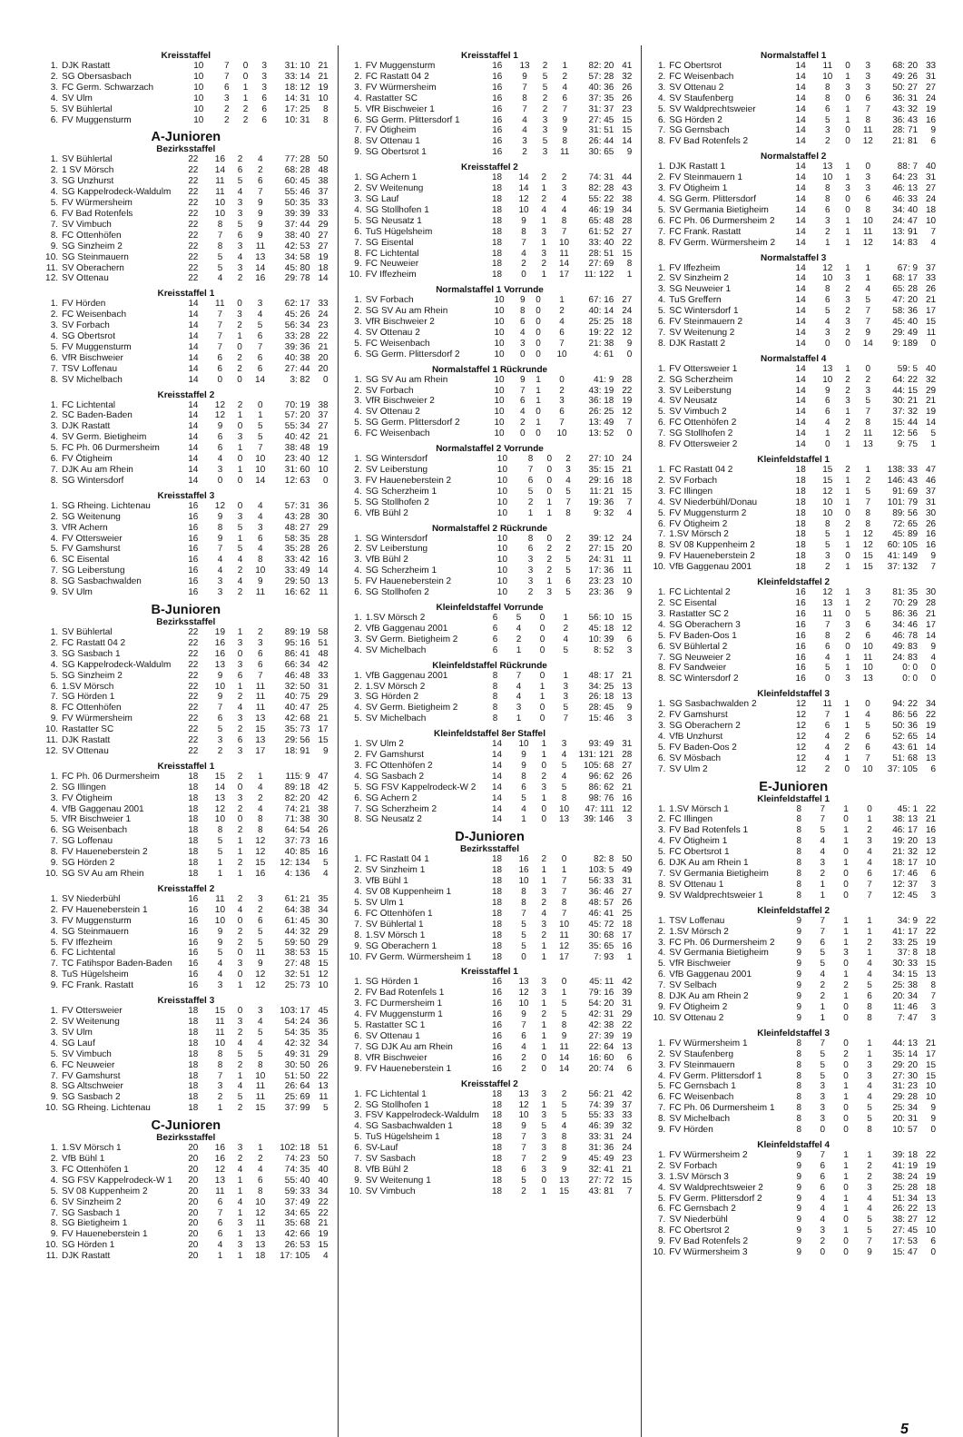Kreisstaffel
| 1. | DJK Rastatt | 10 | 7 | 0 | 3 | 31: 10 | 21 |
| 2. | SG Obersasbach | 10 | 7 | 0 | 3 | 33: 14 | 21 |
| 3. | FC Germ. Schwarzach | 10 | 6 | 1 | 3 | 18: 12 | 19 |
| 4. | SV Ulm | 10 | 3 | 1 | 6 | 14: 31 | 10 |
| 5. | SV Bühlertal | 10 | 2 | 2 | 6 | 17: 25 | 8 |
| 6. | FV Muggensturm | 10 | 2 | 2 | 6 | 10: 31 | 8 |
A-Junioren
Bezirksstaffel
| 1. | SV Bühlertal | 22 | 16 | 2 | 4 | 77: 28 | 50 |
| 2. | 1 SV Mörsch | 22 | 14 | 6 | 2 | 68: 28 | 48 |
| 3. | SG Unzhurst | 22 | 11 | 5 | 6 | 60: 45 | 38 |
| 4. | SG Kappelrodeck-Waldulm | 22 | 11 | 4 | 7 | 55: 46 | 37 |
| 5. | FV Würmersheim | 22 | 10 | 3 | 9 | 50: 35 | 33 |
| 6. | FV Bad Rotenfels | 22 | 10 | 3 | 9 | 39: 39 | 33 |
| 7. | SV Vimbuch | 22 | 8 | 5 | 9 | 37: 44 | 29 |
| 8. | FC Ottenhöfen | 22 | 7 | 6 | 9 | 38: 40 | 27 |
| 9. | SG Sinzheim 2 | 22 | 8 | 3 | 11 | 42: 53 | 27 |
| 10. | SG Steinmauern | 22 | 5 | 4 | 13 | 34: 58 | 19 |
| 11. | SV Oberachern | 22 | 5 | 3 | 14 | 45: 80 | 18 |
| 12. | SV Ottenau | 22 | 4 | 2 | 16 | 29: 78 | 14 |
Kreisstaffel 1
| 1. | FV Hörden | 14 | 11 | 0 | 3 | 62: 17 | 33 |
| 2. | FC Weisenbach | 14 | 7 | 3 | 4 | 45: 26 | 24 |
| 3. | SV Forbach | 14 | 7 | 2 | 5 | 56: 34 | 23 |
| 4. | SG Obertsrot | 14 | 7 | 1 | 6 | 33: 28 | 22 |
| 5. | FV Muggensturm | 14 | 7 | 0 | 7 | 39: 36 | 21 |
| 6. | VfR Bischweier | 14 | 6 | 2 | 6 | 40: 38 | 20 |
| 7. | TSV Loffenau | 14 | 6 | 2 | 6 | 27: 44 | 20 |
| 8. | SV Michelbach | 14 | 0 | 0 | 14 | 3: 82 | 0 |
Kreisstaffel 2
| 1. | FC Lichtental | 14 | 12 | 2 | 0 | 70: 19 | 38 |
| 2. | SC Baden-Baden | 14 | 12 | 1 | 1 | 57: 20 | 37 |
| 3. | DJK Rastatt | 14 | 9 | 0 | 5 | 55: 34 | 27 |
| 4. | SV Germ. Bietigheim | 14 | 6 | 3 | 5 | 40: 42 | 21 |
| 5. | FC Ph. 06 Durmersheim | 14 | 6 | 1 | 7 | 38: 48 | 19 |
| 6. | FV Ötigheim | 14 | 4 | 0 | 10 | 23: 40 | 12 |
| 7. | DJK Au am Rhein | 14 | 3 | 1 | 10 | 31: 60 | 10 |
| 8. | SG Wintersdorf | 14 | 0 | 0 | 14 | 12: 63 | 0 |
Kreisstaffel 3
| 1. | SG Rheing. Lichtenau | 16 | 12 | 0 | 4 | 57: 31 | 36 |
| 2. | SG Weitenung | 16 | 9 | 3 | 4 | 43: 28 | 30 |
| 3. | VfR Achern | 16 | 8 | 5 | 3 | 48: 27 | 29 |
| 4. | FV Ottersweier | 16 | 9 | 1 | 6 | 58: 35 | 28 |
| 5. | FV Gamshurst | 16 | 7 | 5 | 4 | 35: 28 | 26 |
| 6. | SC Eisental | 16 | 4 | 4 | 8 | 33: 42 | 16 |
| 7. | SG Leiberstung | 16 | 4 | 2 | 10 | 33: 49 | 14 |
| 8. | SG Sasbachwalden | 16 | 3 | 4 | 9 | 29: 50 | 13 |
| 9. | SV Ulm | 16 | 3 | 2 | 11 | 16: 62 | 11 |
B-Junioren
Bezirksstaffel
| 1. | SV Bühlertal | 22 | 19 | 1 | 2 | 89: 19 | 58 |
| 2. | FC Rastatt 04 2 | 22 | 16 | 3 | 3 | 95: 16 | 51 |
| 3. | SG Sasbach 1 | 22 | 16 | 0 | 6 | 86: 41 | 48 |
| 4. | SG Kappelrodeck-Waldulm | 22 | 13 | 3 | 6 | 66: 34 | 42 |
| 5. | SG Sinzheim 2 | 22 | 9 | 6 | 7 | 46: 48 | 33 |
| 6. | 1.SV Mörsch | 22 | 10 | 1 | 11 | 32: 50 | 31 |
| 7. | SG Hörden 1 | 22 | 9 | 2 | 11 | 40: 75 | 29 |
| 8. | FC Ottenhöfen | 22 | 7 | 4 | 11 | 40: 47 | 25 |
| 9. | FV Würmersheim | 22 | 6 | 3 | 13 | 42: 68 | 21 |
| 10. | Rastatter SC | 22 | 5 | 2 | 15 | 35: 73 | 17 |
| 11. | DJK Rastatt | 22 | 3 | 6 | 13 | 29: 56 | 15 |
| 12. | SV Ottenau | 22 | 2 | 3 | 17 | 18: 91 | 9 |
Kreisstaffel 1
| 1. | FC Ph. 06 Durmersheim | 18 | 15 | 2 | 1 | 115: 9 | 47 |
| 2. | SG Illingen | 18 | 14 | 0 | 4 | 89: 18 | 42 |
| 3. | FV Ötigheim | 18 | 13 | 3 | 2 | 82: 20 | 42 |
| 4. | VfB Gaggenau 2001 | 18 | 12 | 2 | 4 | 74: 21 | 38 |
| 5. | VfR Bischweier 1 | 18 | 10 | 0 | 8 | 71: 38 | 30 |
| 6. | SG Weisenbach | 18 | 8 | 2 | 8 | 64: 54 | 26 |
| 7. | SG Loffenau | 18 | 5 | 1 | 12 | 37: 73 | 16 |
| 8. | FV Haueneberstein 2 | 18 | 5 | 1 | 12 | 40: 85 | 16 |
| 9. | SG Hörden 2 | 18 | 1 | 2 | 15 | 12: 134 | 5 |
| 10. | SG SV Au am Rhein | 18 | 1 | 1 | 16 | 4: 136 | 4 |
Kreisstaffel 2
| 1. | SV Niederbühl | 16 | 11 | 2 | 3 | 61: 21 | 35 |
| 2. | FV Haueneberstein 1 | 16 | 10 | 4 | 2 | 64: 38 | 34 |
| 3. | FV Muggensturm | 16 | 10 | 0 | 6 | 61: 45 | 30 |
| 4. | SG Steinmauern | 16 | 9 | 2 | 5 | 44: 32 | 29 |
| 5. | FV Iffezheim | 16 | 9 | 2 | 5 | 59: 50 | 29 |
| 6. | FC Lichtental | 16 | 5 | 0 | 11 | 38: 53 | 15 |
| 7. | TC Fatihspor Baden-Baden | 16 | 4 | 3 | 9 | 27: 48 | 15 |
| 8. | TuS Hügelsheim | 16 | 4 | 0 | 12 | 32: 51 | 12 |
| 9. | FC Frank. Rastatt | 16 | 3 | 1 | 12 | 25: 73 | 10 |
Kreisstaffel 3
| 1. | FV Ottersweier | 18 | 15 | 0 | 3 | 103: 17 | 45 |
| 2. | SV Weitenung | 18 | 11 | 3 | 4 | 54: 24 | 36 |
| 3. | SV Ulm | 18 | 11 | 2 | 5 | 54: 35 | 35 |
| 4. | SG Lauf | 18 | 10 | 4 | 4 | 42: 32 | 34 |
| 5. | SV Vimbuch | 18 | 8 | 5 | 5 | 49: 31 | 29 |
| 6. | FC Neuweier | 18 | 8 | 2 | 8 | 30: 50 | 26 |
| 7. | FV Gamshurst | 18 | 7 | 1 | 10 | 51: 50 | 22 |
| 8. | SG Altschweier | 18 | 3 | 4 | 11 | 26: 64 | 13 |
| 9. | SG Sasbach 2 | 18 | 2 | 5 | 11 | 25: 69 | 11 |
| 10. | SG Rheing. Lichtenau | 18 | 1 | 2 | 15 | 37: 99 | 5 |
C-Junioren
Bezirksstaffel
| 1. | 1.SV Mörsch 1 | 20 | 16 | 3 | 1 | 102: 18 | 51 |
| 2. | VfB Bühl 1 | 20 | 16 | 2 | 2 | 74: 23 | 50 |
| 3. | FC Ottenhöfen 1 | 20 | 12 | 4 | 4 | 74: 35 | 40 |
| 4. | SG FSV Kappelrodeck-W 1 | 20 | 13 | 1 | 6 | 55: 40 | 40 |
| 5. | SV 08 Kuppenheim 2 | 20 | 11 | 1 | 8 | 59: 33 | 34 |
| 6. | SV Sinzheim 2 | 20 | 6 | 4 | 10 | 37: 49 | 22 |
| 7. | SG Sasbach 1 | 20 | 7 | 1 | 12 | 34: 65 | 22 |
| 8. | SG Bietigheim 1 | 20 | 6 | 3 | 11 | 35: 68 | 21 |
| 9. | FV Haueneberstein 1 | 20 | 6 | 1 | 13 | 42: 66 | 19 |
| 10. | SG Hörden 1 | 20 | 4 | 3 | 13 | 26: 53 | 15 |
| 11. | DJK Rastatt | 20 | 1 | 1 | 18 | 17: 105 | 4 |
Kreisstaffel 1
| 1. | FV Muggensturm | 16 | 13 | 2 | 1 | 82: 20 | 41 |
| 2. | FC Rastatt 04 2 | 16 | 9 | 5 | 2 | 57: 28 | 32 |
| 3. | FV Würmersheim | 16 | 7 | 5 | 4 | 40: 36 | 26 |
| 4. | Rastatter SC | 16 | 8 | 2 | 6 | 37: 35 | 26 |
| 5. | VfR Bischweier 1 | 16 | 7 | 2 | 7 | 31: 37 | 23 |
| 6. | SG Germ. Plittersdorf 1 | 16 | 4 | 3 | 9 | 27: 45 | 15 |
| 7. | FV Ötigheim | 16 | 4 | 3 | 9 | 31: 51 | 15 |
| 8. | SV Ottenau 1 | 16 | 3 | 5 | 8 | 26: 44 | 14 |
| 9. | SG Obertsrot 1 | 16 | 2 | 3 | 11 | 30: 65 | 9 |
Kreisstaffel 2
| 1. | SG Achern 1 | 18 | 14 | 2 | 2 | 74: 31 | 44 |
| 2. | SV Weitenung | 18 | 14 | 1 | 3 | 82: 28 | 43 |
| 3. | SG Lauf | 18 | 12 | 2 | 4 | 55: 22 | 38 |
| 4. | SG Stollhofen 1 | 18 | 10 | 4 | 4 | 46: 19 | 34 |
| 5. | SG Neusatz 1 | 18 | 9 | 1 | 8 | 65: 48 | 28 |
| 6. | TuS Hügelsheim | 18 | 8 | 3 | 7 | 61: 52 | 27 |
| 7. | SG Eisental | 18 | 7 | 1 | 10 | 33: 40 | 22 |
| 8. | FC Lichtental | 18 | 4 | 3 | 11 | 28: 51 | 15 |
| 9. | FC Neuweier | 18 | 2 | 2 | 14 | 27: 69 | 8 |
| 10. | FV Iffezheim | 18 | 0 | 1 | 17 | 11: 122 | 1 |
Normalstaffel 1 Vorrunde
| 1. | SV Forbach | 10 | 9 | 0 | 1 | 67: 16 | 27 |
| 2. | SG SV Au am Rhein | 10 | 8 | 0 | 2 | 40: 14 | 24 |
| 3. | VfR Bischweier 2 | 10 | 6 | 0 | 4 | 25: 25 | 18 |
| 4. | SV Ottenau 2 | 10 | 4 | 0 | 6 | 19: 22 | 12 |
| 5. | FC Weisenbach | 10 | 3 | 0 | 7 | 21: 38 | 9 |
| 6. | SG Germ. Plittersdorf 2 | 10 | 0 | 0 | 10 | 4: 61 | 0 |
Normalstaffel 1 Rückrunde
| 1. | SG SV Au am Rhein | 10 | 9 | 1 | 0 | 41: 9 | 28 |
| 2. | SV Forbach | 10 | 7 | 1 | 2 | 43: 19 | 22 |
| 3. | VfR Bischweier 2 | 10 | 6 | 1 | 3 | 36: 18 | 19 |
| 4. | SV Ottenau 2 | 10 | 4 | 0 | 6 | 26: 25 | 12 |
| 5. | SG Germ. Plittersdorf 2 | 10 | 2 | 1 | 7 | 13: 49 | 7 |
| 6. | FC Weisenbach | 10 | 0 | 0 | 10 | 13: 52 | 0 |
Normalstaffel 2 Vorrunde
| 1. | SG Wintersdorf | 10 | 8 | 0 | 2 | 27: 10 | 24 |
| 2. | SV Leiberstung | 10 | 7 | 0 | 3 | 35: 15 | 21 |
| 3. | FV Haueneberstein 2 | 10 | 6 | 0 | 4 | 29: 16 | 18 |
| 4. | SG Scherzheim 1 | 10 | 5 | 0 | 5 | 11: 21 | 15 |
| 5. | SG Stollhofen 2 | 10 | 2 | 1 | 7 | 19: 36 | 7 |
| 6. | VfB Bühl 2 | 10 | 1 | 1 | 8 | 9: 32 | 4 |
Normalstaffel 2 Rückrunde
| 1. | SG Wintersdorf | 10 | 8 | 0 | 2 | 39: 12 | 24 |
| 2. | SV Leiberstung | 10 | 6 | 2 | 2 | 27: 15 | 20 |
| 3. | VfB Bühl 2 | 10 | 3 | 2 | 5 | 24: 31 | 11 |
| 4. | SG Scherzheim 1 | 10 | 3 | 2 | 5 | 17: 36 | 11 |
| 5. | FV Haueneberstein 2 | 10 | 3 | 1 | 6 | 23: 23 | 10 |
| 6. | SG Stollhofen 2 | 10 | 2 | 3 | 5 | 23: 36 | 9 |
Kleinfeldstaffel Vorrunde
| 1. | 1.SV Mörsch 2 | 6 | 5 | 0 | 1 | 56: 10 | 15 |
| 2. | VfB Gaggenau 2001 | 6 | 4 | 0 | 2 | 45: 18 | 12 |
| 3. | SV Germ. Bietigheim 2 | 6 | 2 | 0 | 4 | 10: 39 | 6 |
| 4. | SV Michelbach | 6 | 1 | 0 | 5 | 8: 52 | 3 |
Kleinfeldstaffel Rückrunde
| 1. | VfB Gaggenau 2001 | 8 | 7 | 0 | 1 | 48: 17 | 21 |
| 2. | 1.SV Mörsch 2 | 8 | 4 | 1 | 3 | 34: 25 | 13 |
| 3. | SG Hörden 2 | 8 | 4 | 1 | 3 | 26: 18 | 13 |
| 4. | SV Germ. Bietigheim 2 | 8 | 3 | 0 | 5 | 28: 45 | 9 |
| 5. | SV Michelbach | 8 | 1 | 0 | 7 | 15: 46 | 3 |
Kleinfeldstaffel 8er Staffel
| 1. | SV Ulm 2 | 14 | 10 | 1 | 3 | 93: 49 | 31 |
| 2. | FV Gamshurst | 14 | 9 | 1 | 4 | 131: 121 | 28 |
| 3. | FC Ottenhöfen 2 | 14 | 9 | 0 | 5 | 105: 68 | 27 |
| 4. | SG Sasbach 2 | 14 | 8 | 2 | 4 | 96: 62 | 26 |
| 5. | SG FSV Kappelrodeck-W 2 | 14 | 6 | 3 | 5 | 86: 62 | 21 |
| 6. | SG Achern 2 | 14 | 5 | 1 | 8 | 98: 76 | 16 |
| 7. | SG Scherzheim 2 | 14 | 4 | 0 | 10 | 47: 111 | 12 |
| 8. | SG Neusatz 2 | 14 | 1 | 0 | 13 | 39: 146 | 3 |
D-Junioren
Bezirksstaffel
| 1. | FC Rastatt 04 1 | 18 | 16 | 2 | 0 | 82: 8 | 50 |
| 2. | SV Sinzheim 1 | 18 | 16 | 1 | 1 | 103: 5 | 49 |
| 3. | VfB Bühl 1 | 18 | 10 | 1 | 7 | 56: 33 | 31 |
| 4. | SV 08 Kuppenheim 1 | 18 | 8 | 3 | 7 | 36: 46 | 27 |
| 5. | SV Ulm 1 | 18 | 8 | 2 | 8 | 48: 57 | 26 |
| 6. | FC Ottenhöfen 1 | 18 | 7 | 4 | 7 | 46: 41 | 25 |
| 7. | SV Bühlertal 1 | 18 | 5 | 3 | 10 | 45: 72 | 18 |
| 8. | 1.SV Mörsch 1 | 18 | 5 | 2 | 11 | 30: 68 | 17 |
| 9. | SG Oberachern 1 | 18 | 5 | 1 | 12 | 35: 65 | 16 |
| 10. | FV Germ. Würmersheim 1 | 18 | 0 | 1 | 17 | 7: 93 | 1 |
Kreisstaffel 1
| 1. | SG Hörden 1 | 16 | 13 | 3 | 0 | 45: 11 | 42 |
| 2. | FV Bad Rotenfels 1 | 16 | 12 | 3 | 1 | 79: 16 | 39 |
| 3. | FC Durmersheim 1 | 16 | 10 | 1 | 5 | 54: 20 | 31 |
| 4. | FV Muggensturm 1 | 16 | 9 | 2 | 5 | 42: 31 | 29 |
| 5. | Rastatter SC 1 | 16 | 7 | 1 | 8 | 42: 38 | 22 |
| 6. | SV Ottenau 1 | 16 | 6 | 1 | 9 | 27: 39 | 19 |
| 7. | SG DJK Au am Rhein | 16 | 4 | 1 | 11 | 22: 64 | 13 |
| 8. | VfR Bischweier | 16 | 2 | 0 | 14 | 16: 60 | 6 |
| 9. | FV Haueneberstein 1 | 16 | 2 | 0 | 14 | 20: 74 | 6 |
Kreisstaffel 2
| 1. | FC Lichtental 1 | 18 | 13 | 3 | 2 | 56: 21 | 42 |
| 2. | SG Stollhofen 1 | 18 | 12 | 1 | 5 | 74: 39 | 37 |
| 3. | FSV Kappelrodeck-Waldulm | 18 | 10 | 3 | 5 | 55: 33 | 33 |
| 4. | SG Sasbachwalden 1 | 18 | 9 | 5 | 4 | 46: 39 | 32 |
| 5. | TuS Hügelsheim 1 | 18 | 7 | 3 | 8 | 33: 31 | 24 |
| 6. | SV-Lauf | 18 | 7 | 3 | 8 | 31: 36 | 24 |
| 7. | SV Sasbach | 18 | 7 | 2 | 9 | 45: 49 | 23 |
| 8. | VfB Bühl 2 | 18 | 6 | 3 | 9 | 32: 41 | 21 |
| 9. | SV Weitenung 1 | 18 | 5 | 0 | 13 | 27: 72 | 15 |
| 10. | SV Vimbuch | 18 | 2 | 1 | 15 | 43: 81 | 7 |
Normalstaffel 1
| 1. | FC Obertsrot | 14 | 11 | 0 | 3 | 68: 20 | 33 |
| 2. | FC Weisenbach | 14 | 10 | 1 | 3 | 49: 26 | 31 |
| 3. | SV Ottenau 2 | 14 | 8 | 3 | 3 | 50: 27 | 27 |
| 4. | SV Staufenberg | 14 | 8 | 0 | 6 | 36: 31 | 24 |
| 5. | SV Waldprechtsweier | 14 | 6 | 1 | 7 | 43: 32 | 19 |
| 6. | SG Hörden 2 | 14 | 5 | 1 | 8 | 36: 43 | 16 |
| 7. | SG Gernsbach | 14 | 3 | 0 | 11 | 28: 71 | 9 |
| 8. | FV Bad Rotenfels 2 | 14 | 2 | 0 | 12 | 21: 81 | 6 |
Normalstaffel 2
| 1. | DJK Rastatt 1 | 14 | 13 | 1 | 0 | 88: 7 | 40 |
| 2. | FV Steinmauern 1 | 14 | 10 | 1 | 3 | 64: 23 | 31 |
| 3. | FV Ötigheim 1 | 14 | 8 | 3 | 3 | 46: 13 | 27 |
| 4. | SG Germ. Plittersdorf | 14 | 8 | 0 | 6 | 46: 33 | 24 |
| 5. | SV Germania Bietigheim | 14 | 6 | 0 | 8 | 34: 40 | 18 |
| 6. | FC Ph. 06 Durmersheim 2 | 14 | 3 | 1 | 10 | 24: 47 | 10 |
| 7. | FC Frank. Rastatt | 14 | 2 | 1 | 11 | 13: 91 | 7 |
| 8. | FV Germ. Würmersheim 2 | 14 | 1 | 1 | 12 | 14: 83 | 4 |
Normalstaffel 3
| 1. | FV Iffezheim | 14 | 12 | 1 | 1 | 67: 9 | 37 |
| 2. | SV Sinzheim 2 | 14 | 10 | 3 | 1 | 68: 17 | 33 |
| 3. | SG Neuweier 1 | 14 | 8 | 2 | 4 | 65: 28 | 26 |
| 4. | TuS Greffern | 14 | 6 | 3 | 5 | 47: 20 | 21 |
| 5. | SC Wintersdorf 1 | 14 | 5 | 2 | 7 | 58: 36 | 17 |
| 6. | FV Steinmauern 2 | 14 | 4 | 3 | 7 | 45: 40 | 15 |
| 7. | SV Weitenung 2 | 14 | 3 | 2 | 9 | 29: 49 | 11 |
| 8. | DJK Rastatt 2 | 14 | 0 | 0 | 14 | 9: 189 | 0 |
Normalstaffel 4
| 1. | FV Ottersweier 1 | 14 | 13 | 1 | 0 | 59: 5 | 40 |
| 2. | SG Scherzheim | 14 | 10 | 2 | 2 | 64: 22 | 32 |
| 3. | SV Leiberstung | 14 | 9 | 2 | 3 | 44: 15 | 29 |
| 4. | SV Neusatz | 14 | 6 | 3 | 5 | 30: 21 | 21 |
| 5. | SV Vimbuch 2 | 14 | 6 | 1 | 7 | 37: 32 | 19 |
| 6. | FC Ottenhöfen 2 | 14 | 4 | 2 | 8 | 15: 44 | 14 |
| 7. | SG Stollhofen 2 | 14 | 1 | 2 | 11 | 12: 56 | 5 |
| 8. | FV Ottersweier 2 | 14 | 0 | 1 | 13 | 9: 75 | 1 |
Kleinfeldstaffel 1
| 1. | FC Rastatt 04 2 | 18 | 15 | 2 | 1 | 138: 33 | 47 |
| 2. | SV Forbach | 18 | 15 | 1 | 2 | 146: 43 | 46 |
| 3. | FC Illingen | 18 | 12 | 1 | 5 | 91: 69 | 37 |
| 4. | SV Niederbühl/Donau | 18 | 10 | 1 | 7 | 101: 79 | 31 |
| 5. | FV Muggensturm 2 | 18 | 10 | 0 | 8 | 89: 56 | 30 |
| 6. | FV Ötigheim 2 | 18 | 8 | 2 | 8 | 72: 65 | 26 |
| 7. | 1.SV Mörsch 2 | 18 | 5 | 1 | 12 | 45: 89 | 16 |
| 8. | SV 08 Kuppenheim 2 | 18 | 5 | 1 | 12 | 60: 105 | 16 |
| 9. | FV Haueneberstein 2 | 18 | 3 | 0 | 15 | 41: 149 | 9 |
| 10. | VfB Gaggenau 2001 | 18 | 2 | 1 | 15 | 37: 132 | 7 |
Kleinfeldstaffel 2
| 1. | FC Lichtental 2 | 16 | 12 | 1 | 3 | 81: 35 | 30 |
| 2. | SC Eisental | 16 | 13 | 1 | 2 | 70: 29 | 28 |
| 3. | Rastatter SC 2 | 16 | 11 | 0 | 5 | 86: 36 | 21 |
| 4. | SG Oberachern 3 | 16 | 7 | 3 | 6 | 34: 46 | 17 |
| 5. | FV Baden-Oos 1 | 16 | 8 | 2 | 6 | 46: 78 | 14 |
| 6. | SV Bühlertal 2 | 16 | 6 | 0 | 10 | 49: 83 | 9 |
| 7. | SG Neuweier 2 | 16 | 4 | 1 | 11 | 24: 83 | 4 |
| 8. | FV Sandweier | 16 | 5 | 1 | 10 | 0: 0 | 0 |
| 8. | SC Wintersdorf 2 | 16 | 0 | 3 | 13 | 0: 0 | 0 |
Kleinfeldstaffel 3
| 1. | SG Sasbachwalden 2 | 12 | 11 | 1 | 0 | 94: 22 | 34 |
| 2. | FV Gamshurst | 12 | 7 | 1 | 4 | 86: 56 | 22 |
| 3. | SG Oberachern 2 | 12 | 6 | 1 | 5 | 50: 36 | 19 |
| 4. | VfB Unzhurst | 12 | 4 | 2 | 6 | 52: 65 | 14 |
| 5. | FV Baden-Oos 2 | 12 | 4 | 2 | 6 | 43: 61 | 14 |
| 6. | SV Mösbach | 12 | 4 | 1 | 7 | 51: 68 | 13 |
| 7. | SV Ulm 2 | 12 | 2 | 0 | 10 | 37: 105 | 6 |
E-Junioren
Kleinfeldstaffel 1
| 1. | 1.SV Mörsch 1 | 8 | 7 | 1 | 0 | 45: 1 | 22 |
| 2. | FC Illingen | 8 | 7 | 0 | 1 | 38: 13 | 21 |
| 3. | FV Bad Rotenfels 1 | 8 | 5 | 1 | 2 | 46: 17 | 16 |
| 4. | FV Ötigheim 1 | 8 | 4 | 1 | 3 | 19: 20 | 13 |
| 5. | FC Obertsrot 1 | 8 | 4 | 0 | 4 | 21: 32 | 12 |
| 6. | DJK Au am Rhein 1 | 8 | 3 | 1 | 4 | 18: 17 | 10 |
| 7. | SV Germania Bietigheim | 8 | 2 | 0 | 6 | 17: 46 | 6 |
| 8. | SV Ottenau 1 | 8 | 1 | 0 | 7 | 12: 37 | 3 |
| 9. | SV Waldprechtsweier 1 | 8 | 1 | 0 | 7 | 12: 45 | 3 |
Kleinfeldstaffel 2
| 1. | TSV Loffenau | 9 | 7 | 1 | 1 | 34: 9 | 22 |
| 2. | 1.SV Mörsch 2 | 9 | 7 | 1 | 1 | 41: 17 | 22 |
| 3. | FC Ph. 06 Durmersheim 2 | 9 | 6 | 1 | 2 | 33: 25 | 19 |
| 4. | SV Germania Bietigheim | 9 | 5 | 3 | 1 | 37: 8 | 18 |
| 5. | VfR Bischweier | 9 | 5 | 0 | 4 | 30: 33 | 15 |
| 6. | VfB Gaggenau 2001 | 9 | 4 | 1 | 4 | 34: 15 | 13 |
| 7. | SV Selbach | 9 | 2 | 2 | 5 | 25: 38 | 8 |
| 8. | DJK Au am Rhein 2 | 9 | 2 | 1 | 6 | 20: 34 | 7 |
| 9. | FV Ötigheim 2 | 9 | 1 | 0 | 8 | 11: 46 | 3 |
| 10. | SV Ottenau 2 | 9 | 1 | 0 | 8 | 7: 47 | 3 |
Kleinfeldstaffel 3
| 1. | FV Würmersheim 1 | 8 | 7 | 0 | 1 | 44: 13 | 21 |
| 2. | SV Staufenberg | 8 | 5 | 2 | 1 | 35: 14 | 17 |
| 3. | FV Steinmauern | 8 | 5 | 0 | 3 | 29: 20 | 15 |
| 4. | FV Germ. Plittersdorf 1 | 8 | 5 | 0 | 3 | 27: 30 | 15 |
| 5. | FC Gernsbach 1 | 8 | 3 | 1 | 4 | 31: 23 | 10 |
| 6. | FC Weisenbach | 8 | 3 | 1 | 4 | 29: 28 | 10 |
| 7. | FC Ph. 06 Durmersheim 1 | 8 | 3 | 0 | 5 | 25: 34 | 9 |
| 8. | SV Michelbach | 8 | 3 | 0 | 5 | 20: 31 | 9 |
| 9. | FV Hörden | 8 | 0 | 0 | 8 | 10: 57 | 0 |
Kleinfeldstaffel 4
| 1. | FV Würmersheim 2 | 9 | 7 | 1 | 1 | 39: 18 | 22 |
| 2. | SV Forbach | 9 | 6 | 1 | 2 | 41: 19 | 19 |
| 3. | 1.SV Mörsch 3 | 9 | 6 | 1 | 2 | 38: 24 | 19 |
| 4. | SV Waldprechtsweier 2 | 9 | 6 | 0 | 3 | 25: 28 | 18 |
| 5. | FV Germ. Plittersdorf 2 | 9 | 4 | 1 | 4 | 51: 34 | 13 |
| 6. | FC Gernsbach 2 | 9 | 4 | 1 | 4 | 26: 22 | 13 |
| 7. | SV Niederbühl | 9 | 4 | 0 | 5 | 38: 27 | 12 |
| 8. | FC Obertsrot 2 | 9 | 3 | 1 | 5 | 27: 45 | 10 |
| 9. | FV Bad Rotenfels 2 | 9 | 2 | 0 | 7 | 17: 53 | 6 |
| 10. | FV Würmersheim 3 | 9 | 0 | 0 | 9 | 15: 47 | 0 |
5